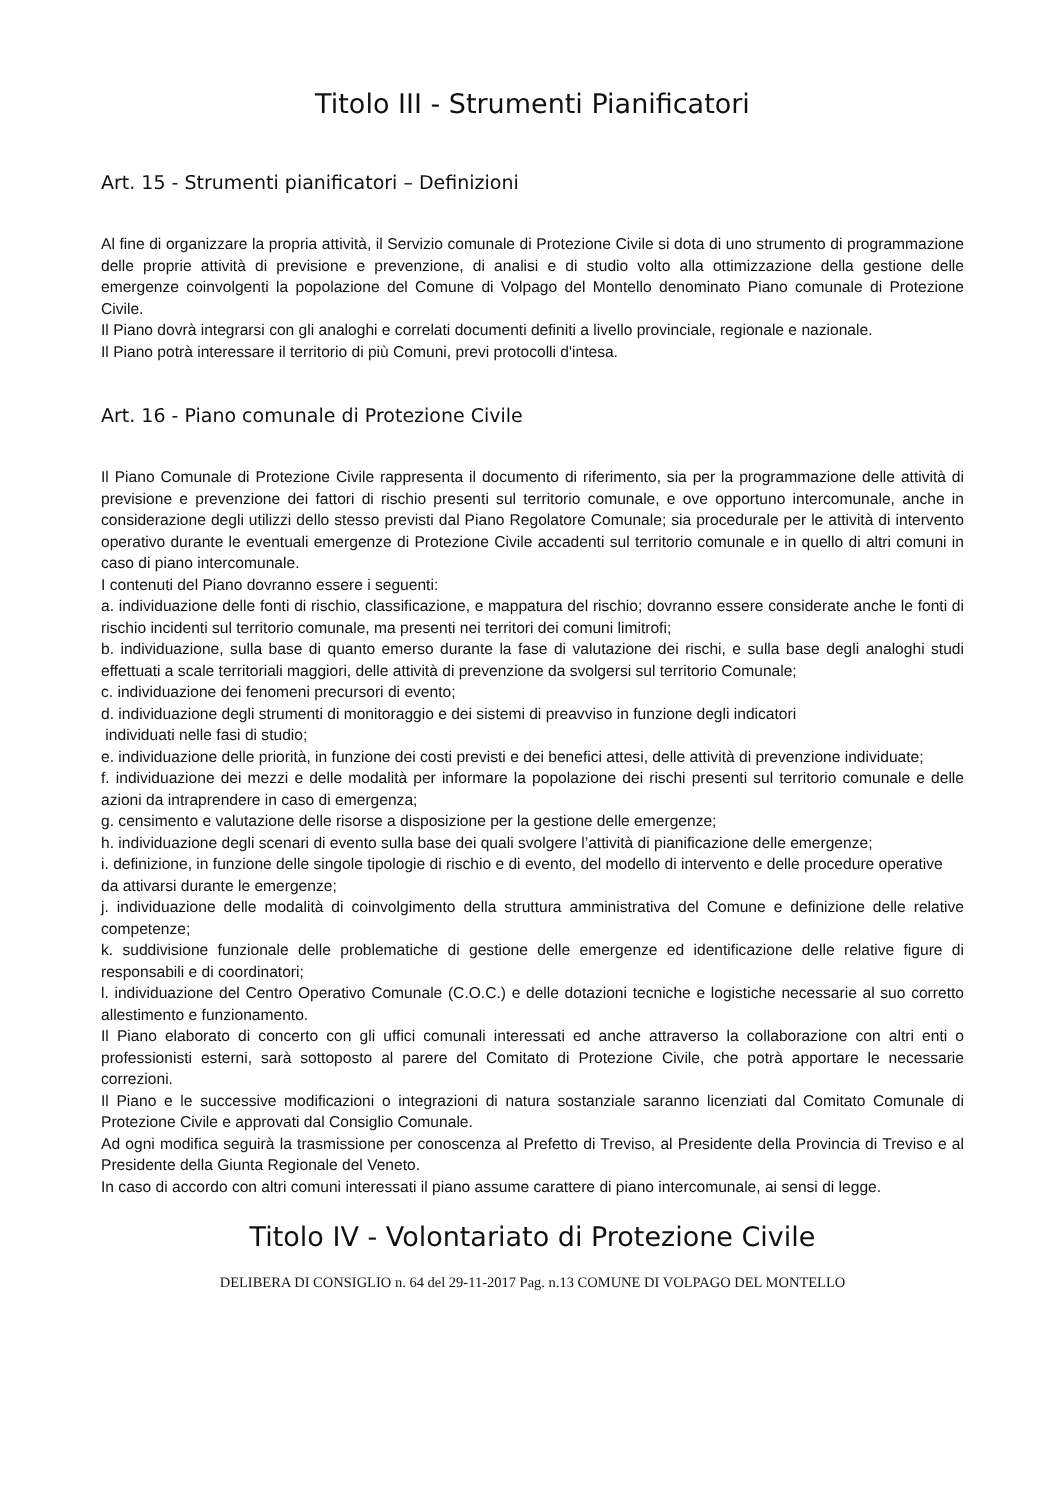Titolo III - Strumenti Pianificatori
Art. 15 - Strumenti pianificatori – Definizioni
Al fine di organizzare la propria attività, il Servizio comunale di Protezione Civile si dota di uno strumento di programmazione delle proprie attività di previsione e prevenzione, di analisi e di studio volto alla ottimizzazione della gestione delle emergenze coinvolgenti la popolazione del Comune di Volpago del Montello denominato Piano comunale di Protezione Civile.
Il Piano dovrà integrarsi con gli analoghi e correlati documenti definiti a livello provinciale, regionale e nazionale.
Il Piano potrà interessare il territorio di più Comuni, previ protocolli d'intesa.
Art. 16 - Piano comunale di Protezione Civile
Il Piano Comunale di Protezione Civile rappresenta il documento di riferimento, sia per la programmazione delle attività di previsione e prevenzione dei fattori di rischio presenti sul territorio comunale, e ove opportuno intercomunale, anche in considerazione degli utilizzi dello stesso previsti dal Piano Regolatore Comunale; sia procedurale per le attività di intervento operativo durante le eventuali emergenze di Protezione Civile accadenti sul territorio comunale e in quello di altri comuni in caso di piano intercomunale.
I contenuti del Piano dovranno essere i seguenti:
a. individuazione delle fonti di rischio, classificazione, e mappatura del rischio; dovranno essere considerate anche le fonti di rischio incidenti sul territorio comunale, ma presenti nei territori dei comuni limitrofi;
b. individuazione, sulla base di quanto emerso durante la fase di valutazione dei rischi, e sulla base degli analoghi studi effettuati a scale territoriali maggiori, delle attività di prevenzione da svolgersi sul territorio Comunale;
c. individuazione dei fenomeni precursori di evento;
d. individuazione degli strumenti di monitoraggio e dei sistemi di preavviso in funzione degli indicatori
individuati nelle fasi di studio;
e. individuazione delle priorità, in funzione dei costi previsti e dei benefici attesi, delle attività di prevenzione individuate;
f. individuazione dei mezzi e delle modalità per informare la popolazione dei rischi presenti sul territorio comunale e delle azioni da intraprendere in caso di emergenza;
g. censimento e valutazione delle risorse a disposizione per la gestione delle emergenze;
h. individuazione degli scenari di evento sulla base dei quali svolgere l’attività di pianificazione delle emergenze;
i. definizione, in funzione delle singole tipologie di rischio e di evento, del modello di intervento e delle procedure operative da attivarsi durante le emergenze;
j. individuazione delle modalità di coinvolgimento della struttura amministrativa del Comune e definizione delle relative competenze;
k. suddivisione funzionale delle problematiche di gestione delle emergenze ed identificazione delle relative figure di responsabili e di coordinatori;
l. individuazione del Centro Operativo Comunale (C.O.C.) e delle dotazioni tecniche e logistiche necessarie al suo corretto allestimento e funzionamento.
Il Piano elaborato di concerto con gli uffici comunali interessati ed anche attraverso la collaborazione con altri enti o professionisti esterni, sarà sottoposto al parere del Comitato di Protezione Civile, che potrà apportare le necessarie correzioni.
Il Piano e le successive modificazioni o integrazioni di natura sostanziale saranno licenziati dal Comitato Comunale di Protezione Civile e approvati dal Consiglio Comunale.
Ad ogni modifica seguirà la trasmissione per conoscenza al Prefetto di Treviso, al Presidente della Provincia di Treviso e al Presidente della Giunta Regionale del Veneto.
In caso di accordo con altri comuni interessati il piano assume carattere di piano intercomunale, ai sensi di legge.
Titolo IV - Volontariato di Protezione Civile
DELIBERA DI CONSIGLIO n. 64 del 29-11-2017 Pag. n.13 COMUNE DI VOLPAGO DEL MONTELLO